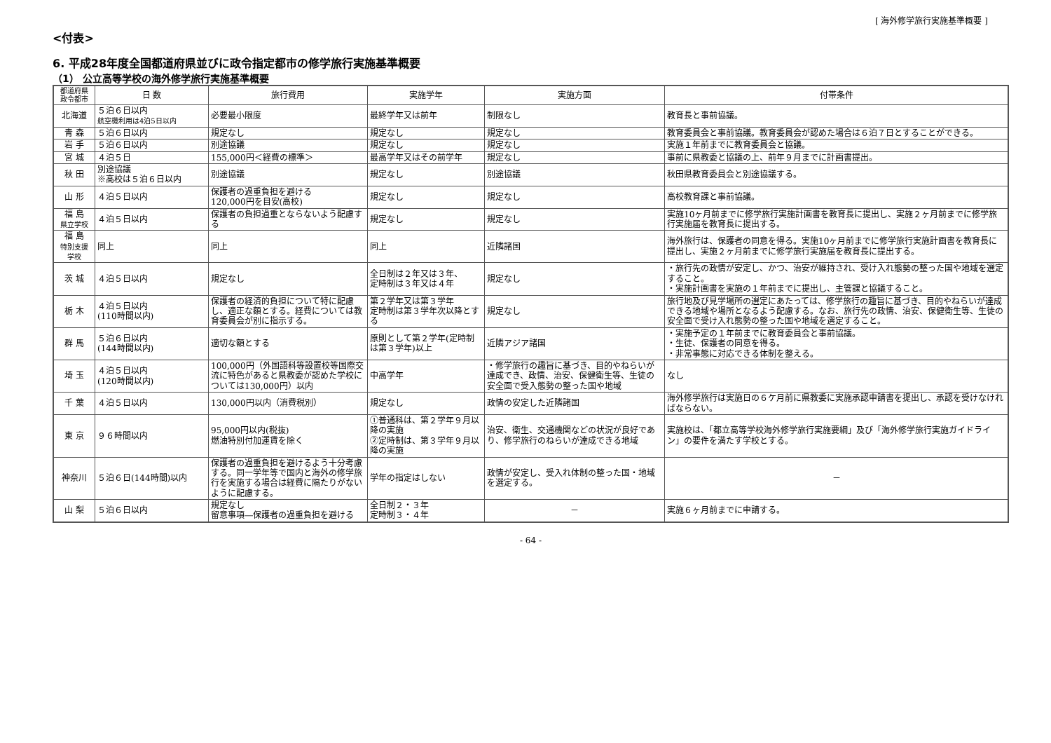[ 海外修学旅行実施基準概要 ]
<付表>
6. 平成28年度全国都道府県並びに政令指定都市の修学旅行実施基準概要
（1） 公立高等学校の海外修学旅行実施基準概要
| 都道府県 政令都市 | 日 数 | 旅行費用 | 実施学年 | 実施方面 | 付帯条件 |
| --- | --- | --- | --- | --- | --- |
| 北海道 | ５泊６日以内 航空機利用は4泊5日以内 | 必要最小限度 | 最終学年又は前年 | 制限なし | 教育長と事前協議。 |
| 青 森 | ５泊６日以内 | 規定なし | 規定なし | 規定なし | 教育委員会と事前協議。教育委員会が認めた場合は６泊７日とすることができる。 |
| 岩 手 | ５泊６日以内 | 別途協議 | 規定なし | 規定なし | 実施１年前までに教育委員会と協議。 |
| 宮 城 | ４泊５日 | 155,000円＜経費の標準＞ | 最高学年又はその前学年 | 規定なし | 事前に県教委と協議の上、前年９月までに計画書提出。 |
| 秋 田 | 別途協議 ※高校は５泊６日以内 | 別途協議 | 規定なし | 別途協議 | 秋田県教育委員会と別途協議する。 |
| 山 形 | ４泊５日以内 | 保護者の過重負担を避ける 120,000円を目安(高校) | 規定なし | 規定なし | 高校教育課と事前協議。 |
| 福 島 県立学校 | ４泊５日以内 | 保護者の負担過重とならないよう配慮する | 規定なし | 規定なし | 実施10ヶ月前までに修学旅行実施計画書を教育長に提出し、実施２ヶ月前までに修学旅行実施届を教育長に提出する。 |
| 福 島 特別支援 学校 | 同上 | 同上 | 同上 | 近隣諸国 | 海外旅行は、保護者の同意を得る。実施10ヶ月前までに修学旅行実施計画書を教育長に提出し、実施２ヶ月前までに修学旅行実施届を教育長に提出する。 |
| 茨 城 | ４泊５日以内 | 規定なし | 全日制は２年又は３年、 定時制は３年又は４年 | 規定なし | ・旅行先の政情が安定し、かつ、治安が維持され、受け入れ態勢の整った国や地域を選定すること。 ・実施計画書を実施の１年前までに提出し、主管課と協議すること。 |
| 栃 木 | ４泊５日以内 (110時間以内) | 保護者の経済的負担について特に配慮し、適正な額とする。経費については教育委員会が別に指示する。 | 第２学年又は第３学年 定時制は第３学年次以降とする | 規定なし | 旅行地及び見学場所の選定にあたっては、修学旅行の趣旨に基づき、目的やねらいが達成できる地域や場所となるよう配慮する。なお、旅行先の政情、治安、保健衛生等、生徒の安全面で受け入れ態勢の整った国や地域を選定すること。 |
| 群 馬 | ５泊６日以内 (144時間以内) | 適切な額とする | 原則として第２学年(定時制は第３学年)以上 | 近隣アジア諸国 | ・実施予定の１年前までに教育委員会と事前協議。 ・生徒、保護者の同意を得る。 ・非常事態に対応できる体制を整える。 |
| 埼 玉 | ４泊５日以内 (120時間以内) | 100,000円（外国語科等設置校等国際交流に特色があると県教委が認めた学校については130,000円）以内 | 中高学年 | ・修学旅行の趣旨に基づき、目的やねらいが達成でき、政情、治安、保健衛生等、生徒の安全面で受入態勢の整った国や地域 | なし |
| 千 葉 | ４泊５日以内 | 130,000円以内（消費税別） | 規定なし | 政情の安定した近隣諸国 | 海外修学旅行は実施日の６ケ月前に県教委に実施承認申請書を提出し、承認を受けなければならない。 |
| 東 京 | ９６時間以内 | 95,000円以内(税抜) 燃油特別付加運賃を除く | ①普通科は、第２学年９月以降の実施 ②定時制は、第３学年９月以降の実施 | 治安、衛生、交通機関などの状況が良好であり、修学旅行のねらいが達成できる地域 | 実施校は、「都立高等学校海外修学旅行実施要綱」及び「海外修学旅行実施ガイドライン」の要件を満たす学校とする。 |
| 神奈川 | ５泊６日(144時間)以内 | 保護者の過重負担を避けるよう十分考慮する。同一学年等で国内と海外の修学旅行を実施する場合は経費に隔たりがないように配慮する。 | 学年の指定はしない | 政情が安定し、受入れ体制の整った国・地域を選定する。 | － |
| 山 梨 | ５泊６日以内 | 規定なし 留意事項―保護者の過重負担を避ける | 全日制２・３年 定時制３・４年 | － | 実施６ヶ月前までに申請する。 |
- 64 -